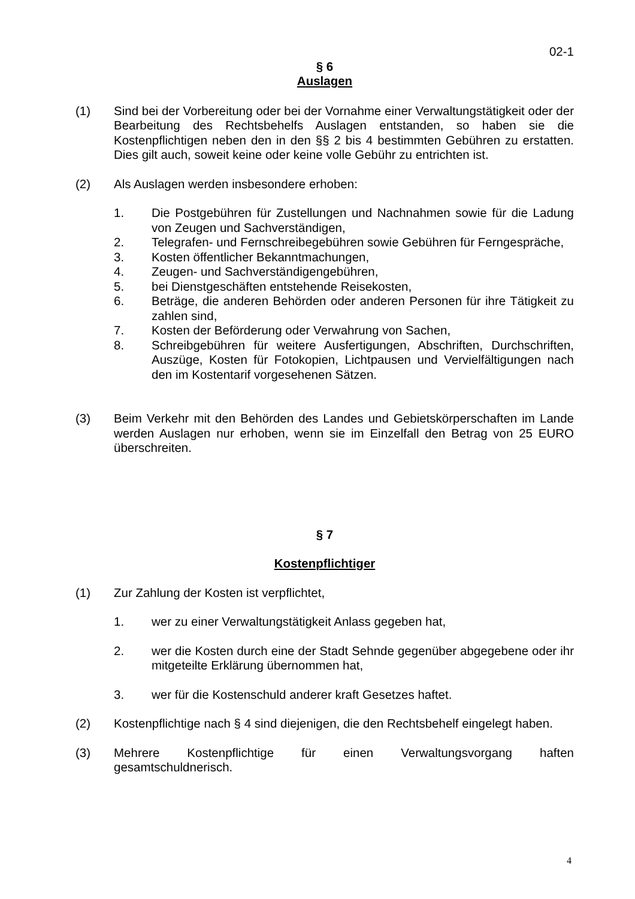02-1
§ 6
Auslagen
(1) Sind bei der Vorbereitung oder bei der Vornahme einer Verwaltungstätigkeit oder der Bearbeitung des Rechtsbehelfs Auslagen entstanden, so haben sie die Kostenpflichtigen neben den in den §§ 2 bis 4 bestimmten Gebühren zu erstatten. Dies gilt auch, soweit keine oder keine volle Gebühr zu entrichten ist.
(2) Als Auslagen werden insbesondere erhoben:
1. Die Postgebühren für Zustellungen und Nachnahmen sowie für die Ladung von Zeugen und Sachverständigen,
2. Telegrafen- und Fernschreibegebühren sowie Gebühren für Ferngespräche,
3. Kosten öffentlicher Bekanntmachungen,
4. Zeugen- und Sachverständigengebühren,
5. bei Dienstgeschäften entstehende Reisekosten,
6. Beträge, die anderen Behörden oder anderen Personen für ihre Tätigkeit zu zahlen sind,
7. Kosten der Beförderung oder Verwahrung von Sachen,
8. Schreibgebühren für weitere Ausfertigungen, Abschriften, Durchschriften, Auszüge, Kosten für Fotokopien, Lichtpausen und Vervielfältigungen nach den im Kostentarif vorgesehenen Sätzen.
(3) Beim Verkehr mit den Behörden des Landes und Gebietskörperschaften im Lande werden Auslagen nur erhoben, wenn sie im Einzelfall den Betrag von 25 EURO überschreiten.
§ 7
Kostenpflichtiger
(1) Zur Zahlung der Kosten ist verpflichtet,
1. wer zu einer Verwaltungstätigkeit Anlass gegeben hat,
2. wer die Kosten durch eine der Stadt Sehnde gegenüber abgegebene oder ihr mitgeteilte Erklärung übernommen hat,
3. wer für die Kostenschuld anderer kraft Gesetzes haftet.
(2) Kostenpflichtige nach § 4 sind diejenigen, die den Rechtsbehelf eingelegt haben.
(3) Mehrere Kostenpflichtige für einen Verwaltungsvorgang haften gesamtschuldnerisch.
4